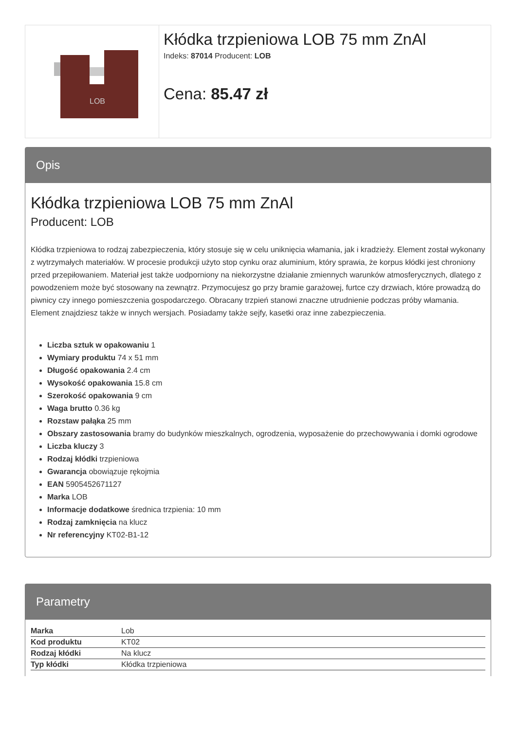LOB
Kłódka trzpieniowa LOB 75 mm ZnAl
Indeks: 87014 Producent: LOB
Cena: 85.47 zł
Opis
Kłódka trzpieniowa LOB 75 mm ZnAl
Producent: LOB
Kłódka trzpieniowa to rodzaj zabezpieczenia, który stosuje się w celu uniknięcia włamania, jak i kradzieży. Element został wykonany z wytrzymałych materiałów. W procesie produkcji użyto stop cynku oraz aluminium, który sprawia, że korpus kłódki jest chroniony przed przepiłowaniem. Materiał jest także uodporniony na niekorzystne działanie zmiennych warunków atmosferycznych, dlatego z powodzeniem może być stosowany na zewnątrz. Przymocujesz go przy bramie garażowej, furtce czy drzwiach, które prowadzą do piwnicy czy innego pomieszczenia gospodarczego. Obracany trzpień stanowi znaczne utrudnienie podczas próby włamania. Element znajdziesz także w innych wersjach. Posiadamy także sejfy, kasetki oraz inne zabezpieczenia.
Liczba sztuk w opakowaniu 1
Wymiary produktu 74 x 51 mm
Długość opakowania 2.4 cm
Wysokość opakowania 15.8 cm
Szerokość opakowania 9 cm
Waga brutto 0.36 kg
Rozstaw pałąka 25 mm
Obszary zastosowania bramy do budynków mieszkalnych, ogrodzenia, wyposażenie do przechowywania i domki ogrodowe
Liczba kluczy 3
Rodzaj kłódki trzpieniowa
Gwarancja obowiązuje rękojmia
EAN 5905452671127
Marka LOB
Informacje dodatkowe średnica trzpienia: 10 mm
Rodzaj zamknięcia na klucz
Nr referencyjny KT02-B1-12
Parametry
| Marka | Lob |
| Kod produktu | KT02 |
| Rodzaj kłódki | Na klucz |
| Typ kłódki | Kłódka trzpieniowa |